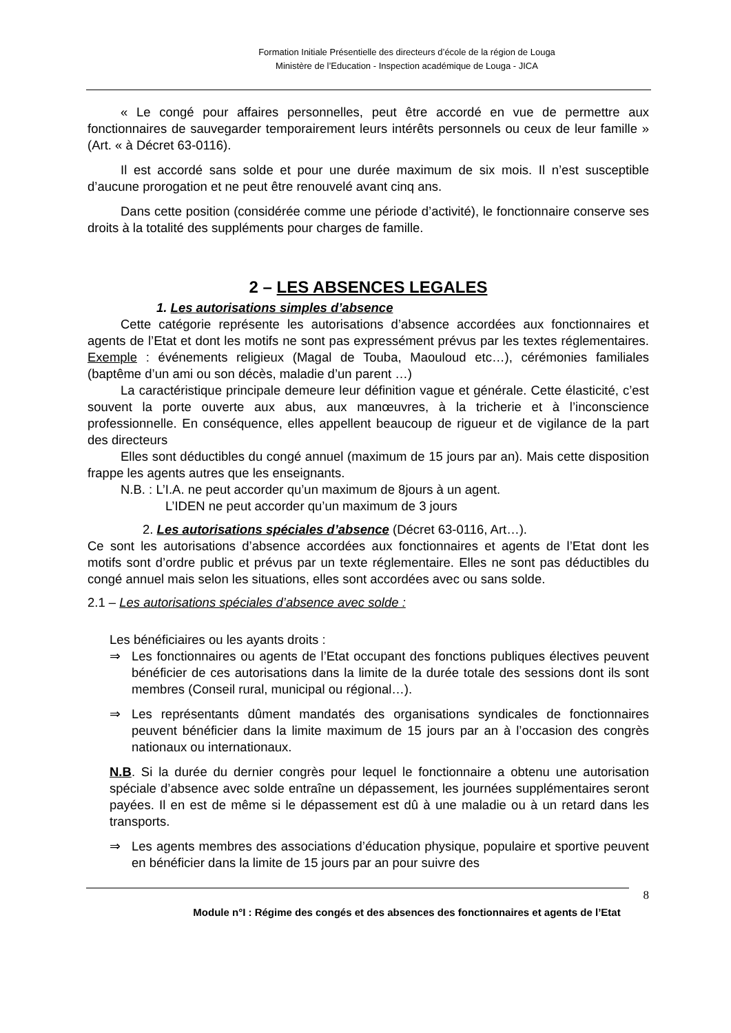Formation Initiale Présentielle des directeurs d’école de la région de Louga
Ministère de l’Education - Inspection académique de Louga - JICA
« Le congé pour affaires personnelles, peut être accordé en vue de permettre aux fonctionnaires de sauvegarder temporairement leurs intérêts personnels ou ceux de leur famille » (Art. « à Décret 63-0116).
Il est accordé sans solde et pour une durée maximum de six mois. Il n’est susceptible d’aucune prorogation et ne peut être renouvelé avant cinq ans.
Dans cette position (considérée comme une période d’activité), le fonctionnaire conserve ses droits à la totalité des suppléments pour charges de famille.
2 – LES ABSENCES LEGALES
1. Les autorisations simples d’absence
Cette catégorie représente les autorisations d’absence accordées aux fonctionnaires et agents de l’Etat et dont les motifs ne sont pas expressément prévus par les textes réglementaires. Exemple : événements religieux (Magal de Touba, Maouloud etc…), cérémonies familiales (baptême d’un ami ou son décès, maladie d’un parent …)
La caractéristique principale demeure leur définition vague et générale. Cette élasticité, c’est souvent la porte ouverte aux abus, aux manœuvres, à la tricherie et à l’inconscience professionnelle. En conséquence, elles appellent beaucoup de rigueur et de vigilance de la part des directeurs
Elles sont déductibles du congé annuel (maximum de 15 jours par an). Mais cette disposition frappe les agents autres que les enseignants.
N.B. : L’I.A. ne peut accorder qu’un maximum de 8jours à un agent.
L’IDEN ne peut accorder qu’un maximum de 3 jours
2. Les autorisations spéciales d’absence (Décret 63-0116, Art…).
Ce sont les autorisations d’absence accordées aux fonctionnaires et agents de l’Etat dont les motifs sont d’ordre public et prévus par un texte réglementaire. Elles ne sont pas déductibles du congé annuel mais selon les situations, elles sont accordées avec ou sans solde.
2.1 – Les autorisations spéciales d’absence avec solde :
Les bénéficiaires ou les ayants droits :
⇒ Les fonctionnaires ou agents de l’Etat occupant des fonctions publiques électives peuvent bénéficier de ces autorisations dans la limite de la durée totale des sessions dont ils sont membres (Conseil rural, municipal ou régional…).
⇒ Les représentants dûment mandatés des organisations syndicales de fonctionnaires peuvent bénéficier dans la limite maximum de 15 jours par an à l’occasion des congrès nationaux ou internationaux.
N.B. Si la durée du dernier congrès pour lequel le fonctionnaire a obtenu une autorisation spéciale d’absence avec solde entraîne un dépassement, les journées supplémentaires seront payées. Il en est de même si le dépassement est dû à une maladie ou à un retard dans les transports.
⇒ Les agents membres des associations d’éducation physique, populaire et sportive peuvent en bénéficier dans la limite de 15 jours par an pour suivre des
8
Module n°I : Régime des congés et des absences des fonctionnaires et agents de l’Etat